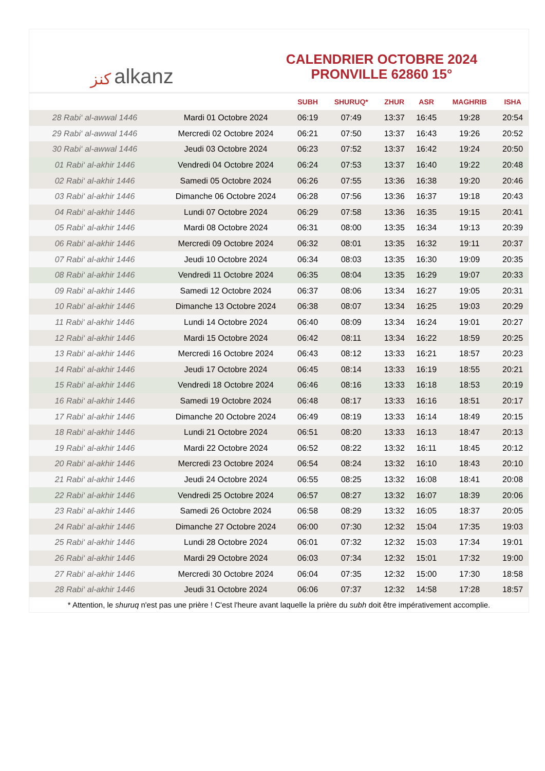ﻛﻨﺰ alkanz
CALENDRIER OCTOBRE 2024
PRONVILLE 62860 15°
| | | SUBH | SHURUQ* | ZHUR | ASR | MAGHRIB | ISHA |
| --- | --- | --- | --- | --- | --- | --- | --- |
| 28 Rabi‘ al-awwal 1446 | Mardi 01 Octobre 2024 | 06:19 | 07:49 | 13:37 | 16:45 | 19:28 | 20:54 |
| 29 Rabi‘ al-awwal 1446 | Mercredi 02 Octobre 2024 | 06:21 | 07:50 | 13:37 | 16:43 | 19:26 | 20:52 |
| 30 Rabi‘ al-awwal 1446 | Jeudi 03 Octobre 2024 | 06:23 | 07:52 | 13:37 | 16:42 | 19:24 | 20:50 |
| 01 Rabi‘ al-akhir 1446 | Vendredi 04 Octobre 2024 | 06:24 | 07:53 | 13:37 | 16:40 | 19:22 | 20:48 |
| 02 Rabi‘ al-akhir 1446 | Samedi 05 Octobre 2024 | 06:26 | 07:55 | 13:36 | 16:38 | 19:20 | 20:46 |
| 03 Rabi‘ al-akhir 1446 | Dimanche 06 Octobre 2024 | 06:28 | 07:56 | 13:36 | 16:37 | 19:18 | 20:43 |
| 04 Rabi‘ al-akhir 1446 | Lundi 07 Octobre 2024 | 06:29 | 07:58 | 13:36 | 16:35 | 19:15 | 20:41 |
| 05 Rabi‘ al-akhir 1446 | Mardi 08 Octobre 2024 | 06:31 | 08:00 | 13:35 | 16:34 | 19:13 | 20:39 |
| 06 Rabi‘ al-akhir 1446 | Mercredi 09 Octobre 2024 | 06:32 | 08:01 | 13:35 | 16:32 | 19:11 | 20:37 |
| 07 Rabi‘ al-akhir 1446 | Jeudi 10 Octobre 2024 | 06:34 | 08:03 | 13:35 | 16:30 | 19:09 | 20:35 |
| 08 Rabi‘ al-akhir 1446 | Vendredi 11 Octobre 2024 | 06:35 | 08:04 | 13:35 | 16:29 | 19:07 | 20:33 |
| 09 Rabi‘ al-akhir 1446 | Samedi 12 Octobre 2024 | 06:37 | 08:06 | 13:34 | 16:27 | 19:05 | 20:31 |
| 10 Rabi‘ al-akhir 1446 | Dimanche 13 Octobre 2024 | 06:38 | 08:07 | 13:34 | 16:25 | 19:03 | 20:29 |
| 11 Rabi‘ al-akhir 1446 | Lundi 14 Octobre 2024 | 06:40 | 08:09 | 13:34 | 16:24 | 19:01 | 20:27 |
| 12 Rabi‘ al-akhir 1446 | Mardi 15 Octobre 2024 | 06:42 | 08:11 | 13:34 | 16:22 | 18:59 | 20:25 |
| 13 Rabi‘ al-akhir 1446 | Mercredi 16 Octobre 2024 | 06:43 | 08:12 | 13:33 | 16:21 | 18:57 | 20:23 |
| 14 Rabi‘ al-akhir 1446 | Jeudi 17 Octobre 2024 | 06:45 | 08:14 | 13:33 | 16:19 | 18:55 | 20:21 |
| 15 Rabi‘ al-akhir 1446 | Vendredi 18 Octobre 2024 | 06:46 | 08:16 | 13:33 | 16:18 | 18:53 | 20:19 |
| 16 Rabi‘ al-akhir 1446 | Samedi 19 Octobre 2024 | 06:48 | 08:17 | 13:33 | 16:16 | 18:51 | 20:17 |
| 17 Rabi‘ al-akhir 1446 | Dimanche 20 Octobre 2024 | 06:49 | 08:19 | 13:33 | 16:14 | 18:49 | 20:15 |
| 18 Rabi‘ al-akhir 1446 | Lundi 21 Octobre 2024 | 06:51 | 08:20 | 13:33 | 16:13 | 18:47 | 20:13 |
| 19 Rabi‘ al-akhir 1446 | Mardi 22 Octobre 2024 | 06:52 | 08:22 | 13:32 | 16:11 | 18:45 | 20:12 |
| 20 Rabi‘ al-akhir 1446 | Mercredi 23 Octobre 2024 | 06:54 | 08:24 | 13:32 | 16:10 | 18:43 | 20:10 |
| 21 Rabi‘ al-akhir 1446 | Jeudi 24 Octobre 2024 | 06:55 | 08:25 | 13:32 | 16:08 | 18:41 | 20:08 |
| 22 Rabi‘ al-akhir 1446 | Vendredi 25 Octobre 2024 | 06:57 | 08:27 | 13:32 | 16:07 | 18:39 | 20:06 |
| 23 Rabi‘ al-akhir 1446 | Samedi 26 Octobre 2024 | 06:58 | 08:29 | 13:32 | 16:05 | 18:37 | 20:05 |
| 24 Rabi‘ al-akhir 1446 | Dimanche 27 Octobre 2024 | 06:00 | 07:30 | 12:32 | 15:04 | 17:35 | 19:03 |
| 25 Rabi‘ al-akhir 1446 | Lundi 28 Octobre 2024 | 06:01 | 07:32 | 12:32 | 15:03 | 17:34 | 19:01 |
| 26 Rabi‘ al-akhir 1446 | Mardi 29 Octobre 2024 | 06:03 | 07:34 | 12:32 | 15:01 | 17:32 | 19:00 |
| 27 Rabi‘ al-akhir 1446 | Mercredi 30 Octobre 2024 | 06:04 | 07:35 | 12:32 | 15:00 | 17:30 | 18:58 |
| 28 Rabi‘ al-akhir 1446 | Jeudi 31 Octobre 2024 | 06:06 | 07:37 | 12:32 | 14:58 | 17:28 | 18:57 |
* Attention, le shuruq n'est pas une prière ! C'est l'heure avant laquelle la prière du subh doit être impérativement accomplie.